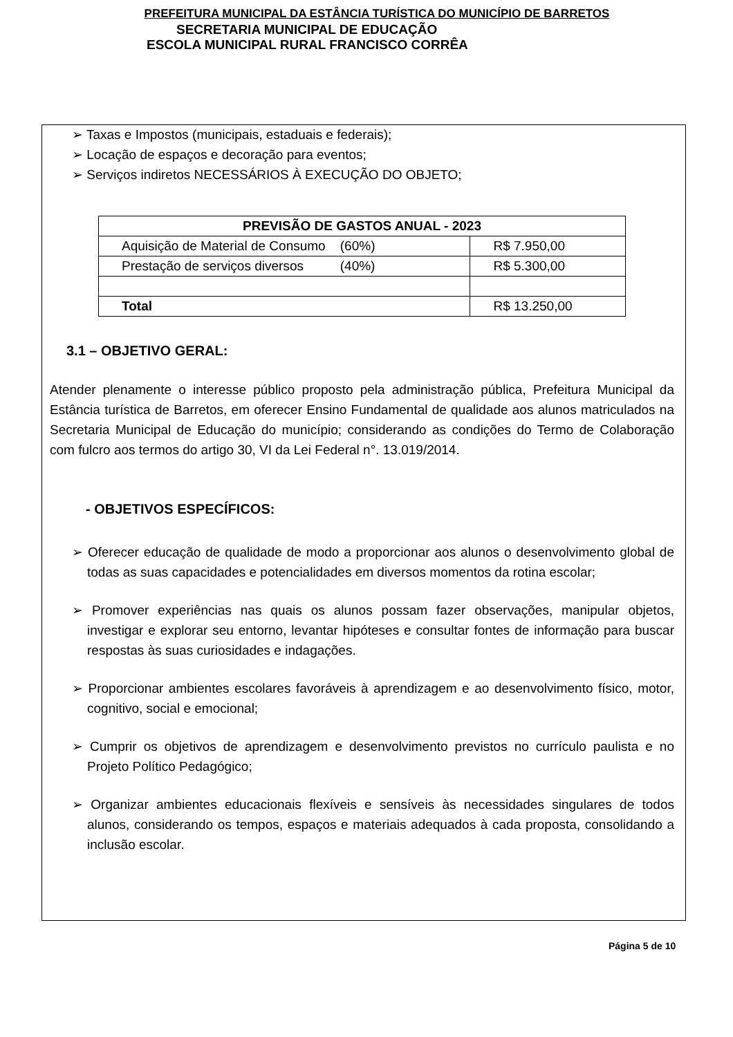PREFEITURA MUNICIPAL DA ESTÂNCIA TURÍSTICA DO MUNICÍPIO DE BARRETOS
SECRETARIA MUNICIPAL DE EDUCAÇÃO
ESCOLA MUNICIPAL RURAL FRANCISCO CORRÊA
➢ Taxas e Impostos (municipais, estaduais e federais);
➢ Locação de espaços e decoração para eventos;
➢ Serviços indiretos NECESSÁRIOS À EXECUÇÃO DO OBJETO;
| PREVISÃO DE GASTOS ANUAL - 2023 | |
| --- | --- |
| Aquisição de Material de Consumo (60%) | R$ 7.950,00 |
| Prestação de serviços diversos (40%) | R$ 5.300,00 |
| Total | R$ 13.250,00 |
3.1 – OBJETIVO GERAL:
Atender plenamente o interesse público proposto pela administração pública, Prefeitura Municipal da Estância turística de Barretos, em oferecer Ensino Fundamental de qualidade aos alunos matriculados na Secretaria Municipal de Educação do município; considerando as condições do Termo de Colaboração com fulcro aos termos do artigo 30, VI da Lei Federal n°. 13.019/2014.
- OBJETIVOS ESPECÍFICOS:
➢ Oferecer educação de qualidade de modo a proporcionar aos alunos o desenvolvimento global de todas as suas capacidades e potencialidades em diversos momentos da rotina escolar;
➢ Promover experiências nas quais os alunos possam fazer observações, manipular objetos, investigar e explorar seu entorno, levantar hipóteses e consultar fontes de informação para buscar respostas às suas curiosidades e indagações.
➢ Proporcionar ambientes escolares favoráveis à aprendizagem e ao desenvolvimento físico, motor, cognitivo, social e emocional;
➢ Cumprir os objetivos de aprendizagem e desenvolvimento previstos no currículo paulista e no Projeto Político Pedagógico;
➢ Organizar ambientes educacionais flexíveis e sensíveis às necessidades singulares de todos alunos, considerando os tempos, espaços e materiais adequados à cada proposta, consolidando a inclusão escolar.
Página 5 de 10